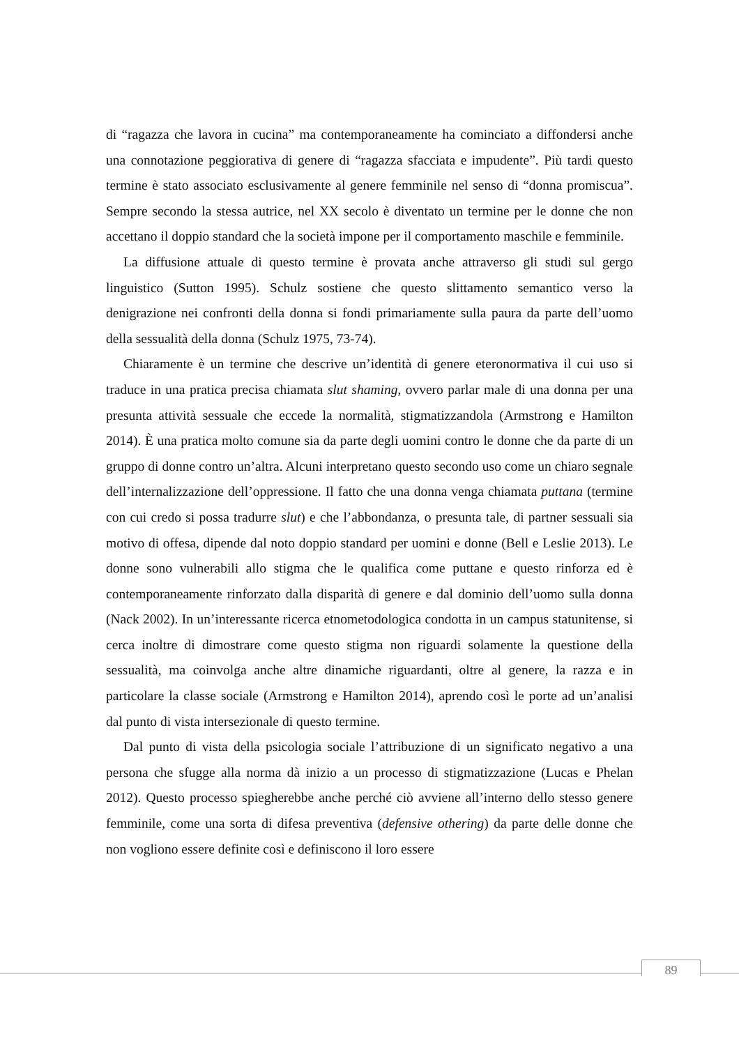di “ragazza che lavora in cucina” ma contemporaneamente ha cominciato a diffondersi anche una connotazione peggiorativa di genere di “ragazza sfacciata e impudente”. Più tardi questo termine è stato associato esclusivamente al genere femminile nel senso di “donna promiscua”. Sempre secondo la stessa autrice, nel XX secolo è diventato un termine per le donne che non accettano il doppio standard che la società impone per il comportamento maschile e femminile.
La diffusione attuale di questo termine è provata anche attraverso gli studi sul gergo linguistico (Sutton 1995). Schulz sostiene che questo slittamento semantico verso la denigrazione nei confronti della donna si fondi primariamente sulla paura da parte dell’uomo della sessualità della donna (Schulz 1975, 73-74).
Chiaramente è un termine che descrive un’identità di genere eteronormativa il cui uso si traduce in una pratica precisa chiamata slut shaming, ovvero parlar male di una donna per una presunta attività sessuale che eccede la normalità, stigmatizzandola (Armstrong e Hamilton 2014). È una pratica molto comune sia da parte degli uomini contro le donne che da parte di un gruppo di donne contro un’altra. Alcuni interpretano questo secondo uso come un chiaro segnale dell’internalizzazione dell’oppressione. Il fatto che una donna venga chiamata puttana (termine con cui credo si possa tradurre slut) e che l’abbondanza, o presunta tale, di partner sessuali sia motivo di offesa, dipende dal noto doppio standard per uomini e donne (Bell e Leslie 2013). Le donne sono vulnerabili allo stigma che le qualifica come puttane e questo rinforza ed è contemporaneamente rinforzato dalla disparità di genere e dal dominio dell’uomo sulla donna (Nack 2002). In un’interessante ricerca etnometodologica condotta in un campus statunitense, si cerca inoltre di dimostrare come questo stigma non riguardi solamente la questione della sessualità, ma coinvolga anche altre dinamiche riguardanti, oltre al genere, la razza e in particolare la classe sociale (Armstrong e Hamilton 2014), aprendo così le porte ad un’analisi dal punto di vista intersezionale di questo termine.
Dal punto di vista della psicologia sociale l’attribuzione di un significato negativo a una persona che sfugge alla norma dà inizio a un processo di stigmatizzazione (Lucas e Phelan 2012). Questo processo spiegherebbe anche perché ciò avviene all’interno dello stesso genere femminile, come una sorta di difesa preventiva (defensive othering) da parte delle donne che non vogliono essere definite così e definiscono il loro essere
89